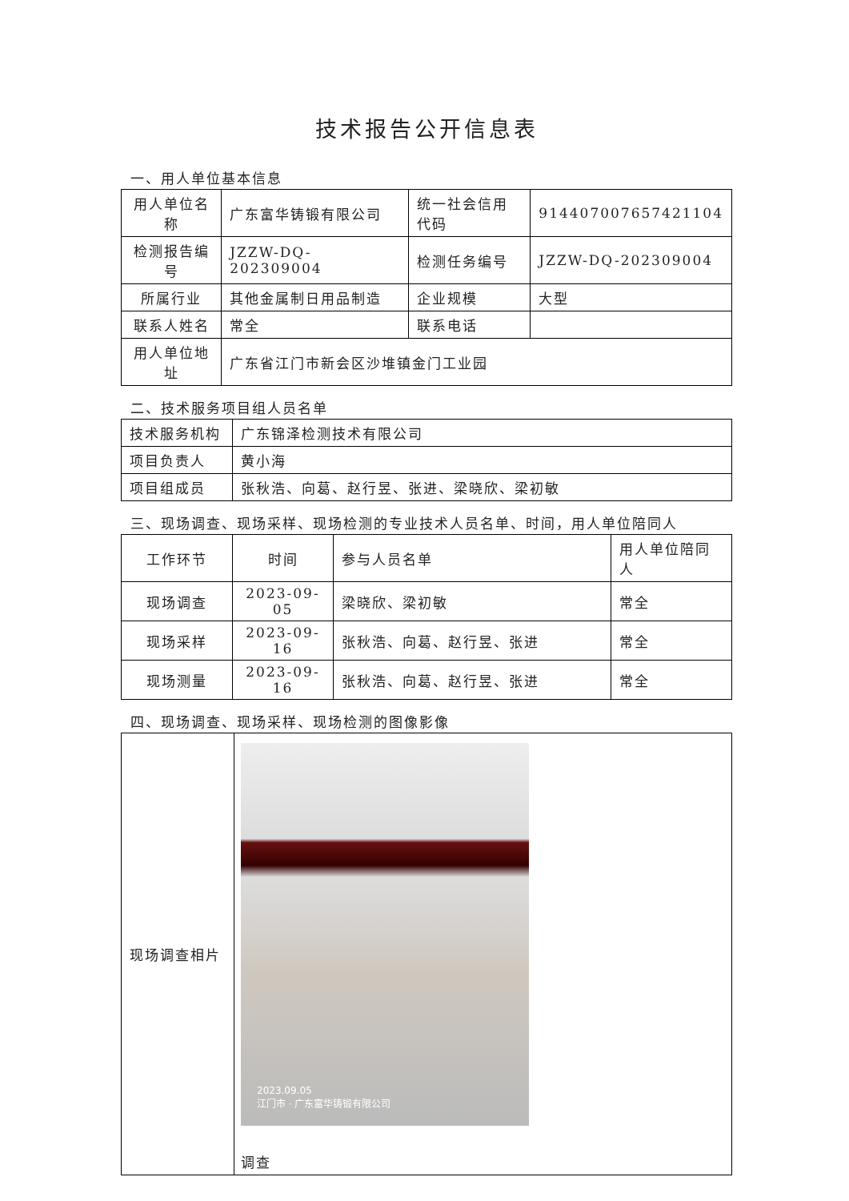技术报告公开信息表
一、用人单位基本信息
| 用人单位名称 | 广东富华铸锻有限公司 | 统一社会信用代码 | 914407007657421104 |
| 检测报告编号 | JZZW-DQ-202309004 | 检测任务编号 | JZZW-DQ-202309004 |
| 所属行业 | 其他金属制日用品制造 | 企业规模 | 大型 |
| 联系人姓名 | 常全 | 联系电话 | |
| 用人单位地址 | 广东省江门市新会区沙堆镇金门工业园 | | |
二、技术服务项目组人员名单
| 技术服务机构 | 广东锦泽检测技术有限公司 |
| 项目负责人 | 黄小海 |
| 项目组成员 | 张秋浩、向葛、赵行昱、张进、梁晓欣、梁初敏 |
三、现场调查、现场采样、现场检测的专业技术人员名单、时间，用人单位陪同人
| 工作环节 | 时间 | 参与人员名单 | 用人单位陪同人 |
| 现场调查 | 2023-09-05 | 梁晓欣、梁初敏 | 常全 |
| 现场采样 | 2023-09-16 | 张秋浩、向葛、赵行昱、张进 | 常全 |
| 现场测量 | 2023-09-16 | 张秋浩、向葛、赵行昱、张进 | 常全 |
四、现场调查、现场采样、现场检测的图像影像
| 现场调查相片 | 2023.09.05 江门市 · 广东富华铸锻有限公司 调查 |